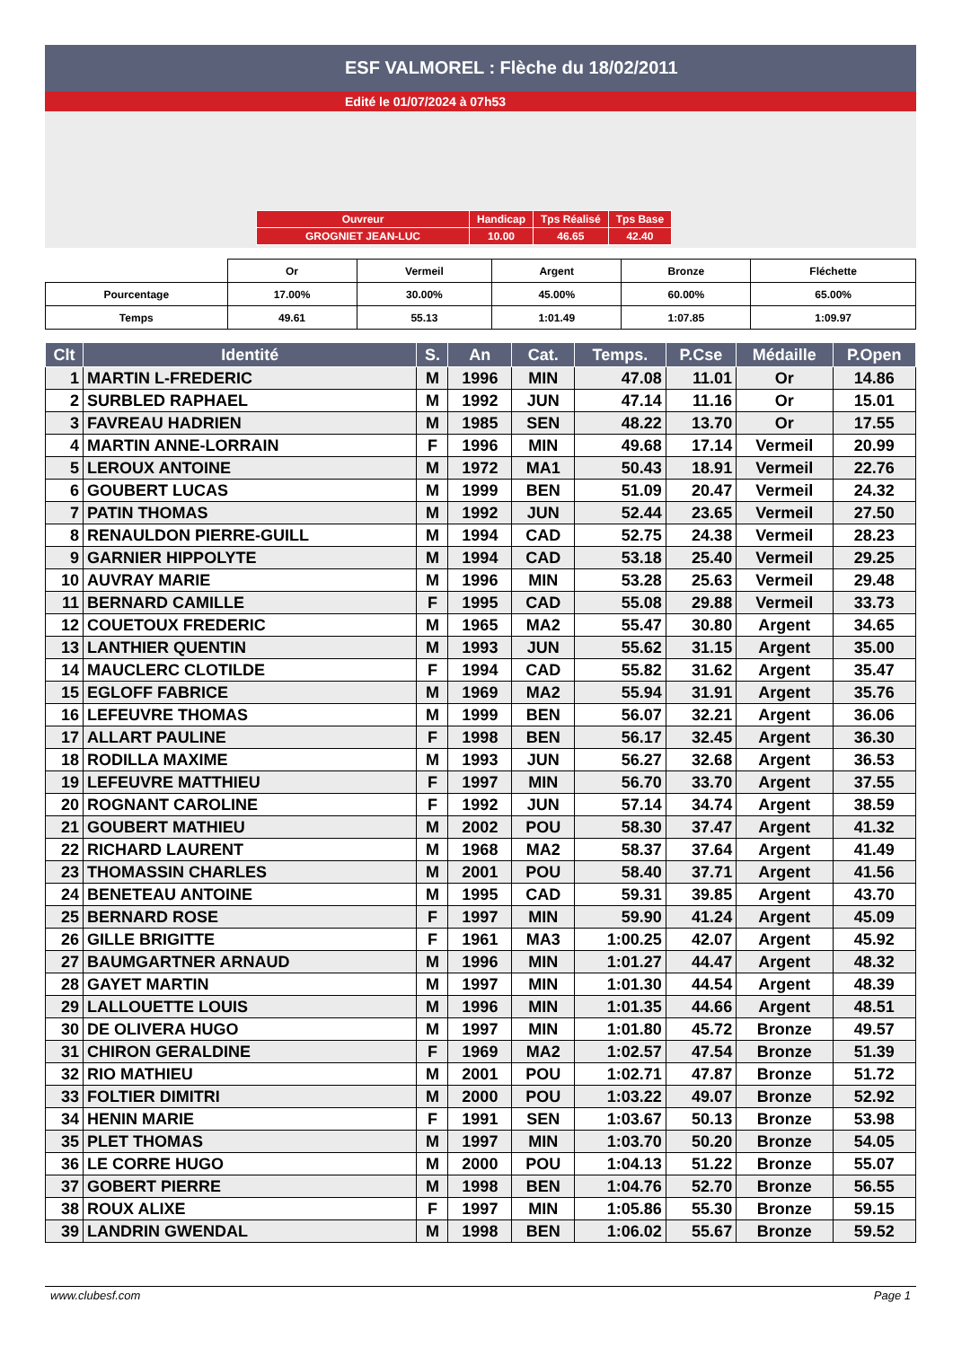ESF VALMOREL : Flèche du 18/02/2011
Edité le 01/07/2024 à 07h53
| Ouvreur | Handicap | Tps Réalisé | Tps Base |
| GROGNIET JEAN-LUC | 10.00 | 46.65 | 42.40 |
| | Or | Vermeil | Argent | Bronze | Fléchette |
| Pourcentage | 17.00% | 30.00% | 45.00% | 60.00% | 65.00% |
| Temps | 49.61 | 55.13 | 1:01.49 | 1:07.85 | 1:09.97 |
| Clt | Identité | S. | An | Cat. | Temps. | P.Cse | Médaille | P.Open |
| --- | --- | --- | --- | --- | --- | --- | --- | --- |
| 1 | MARTIN L-FREDERIC | M | 1996 | MIN | 47.08 | 11.01 | Or | 14.86 |
| 2 | SURBLED RAPHAEL | M | 1992 | JUN | 47.14 | 11.16 | Or | 15.01 |
| 3 | FAVREAU HADRIEN | M | 1985 | SEN | 48.22 | 13.70 | Or | 17.55 |
| 4 | MARTIN ANNE-LORRAIN | F | 1996 | MIN | 49.68 | 17.14 | Vermeil | 20.99 |
| 5 | LEROUX ANTOINE | M | 1972 | MA1 | 50.43 | 18.91 | Vermeil | 22.76 |
| 6 | GOUBERT LUCAS | M | 1999 | BEN | 51.09 | 20.47 | Vermeil | 24.32 |
| 7 | PATIN THOMAS | M | 1992 | JUN | 52.44 | 23.65 | Vermeil | 27.50 |
| 8 | RENAULDON PIERRE-GUILL | M | 1994 | CAD | 52.75 | 24.38 | Vermeil | 28.23 |
| 9 | GARNIER HIPPOLYTE | M | 1994 | CAD | 53.18 | 25.40 | Vermeil | 29.25 |
| 10 | AUVRAY MARIE | M | 1996 | MIN | 53.28 | 25.63 | Vermeil | 29.48 |
| 11 | BERNARD CAMILLE | F | 1995 | CAD | 55.08 | 29.88 | Vermeil | 33.73 |
| 12 | COUETOUX FREDERIC | M | 1965 | MA2 | 55.47 | 30.80 | Argent | 34.65 |
| 13 | LANTHIER QUENTIN | M | 1993 | JUN | 55.62 | 31.15 | Argent | 35.00 |
| 14 | MAUCLERC CLOTILDE | F | 1994 | CAD | 55.82 | 31.62 | Argent | 35.47 |
| 15 | EGLOFF FABRICE | M | 1969 | MA2 | 55.94 | 31.91 | Argent | 35.76 |
| 16 | LEFEUVRE THOMAS | M | 1999 | BEN | 56.07 | 32.21 | Argent | 36.06 |
| 17 | ALLART PAULINE | F | 1998 | BEN | 56.17 | 32.45 | Argent | 36.30 |
| 18 | RODILLA MAXIME | M | 1993 | JUN | 56.27 | 32.68 | Argent | 36.53 |
| 19 | LEFEUVRE MATTHIEU | F | 1997 | MIN | 56.70 | 33.70 | Argent | 37.55 |
| 20 | ROGNANT CAROLINE | F | 1992 | JUN | 57.14 | 34.74 | Argent | 38.59 |
| 21 | GOUBERT MATHIEU | M | 2002 | POU | 58.30 | 37.47 | Argent | 41.32 |
| 22 | RICHARD LAURENT | M | 1968 | MA2 | 58.37 | 37.64 | Argent | 41.49 |
| 23 | THOMASSIN CHARLES | M | 2001 | POU | 58.40 | 37.71 | Argent | 41.56 |
| 24 | BENETEAU ANTOINE | M | 1995 | CAD | 59.31 | 39.85 | Argent | 43.70 |
| 25 | BERNARD ROSE | F | 1997 | MIN | 59.90 | 41.24 | Argent | 45.09 |
| 26 | GILLE BRIGITTE | F | 1961 | MA3 | 1:00.25 | 42.07 | Argent | 45.92 |
| 27 | BAUMGARTNER ARNAUD | M | 1996 | MIN | 1:01.27 | 44.47 | Argent | 48.32 |
| 28 | GAYET MARTIN | M | 1997 | MIN | 1:01.30 | 44.54 | Argent | 48.39 |
| 29 | LALLOUETTE LOUIS | M | 1996 | MIN | 1:01.35 | 44.66 | Argent | 48.51 |
| 30 | DE OLIVERA HUGO | M | 1997 | MIN | 1:01.80 | 45.72 | Bronze | 49.57 |
| 31 | CHIRON GERALDINE | F | 1969 | MA2 | 1:02.57 | 47.54 | Bronze | 51.39 |
| 32 | RIO MATHIEU | M | 2001 | POU | 1:02.71 | 47.87 | Bronze | 51.72 |
| 33 | FOLTIER DIMITRI | M | 2000 | POU | 1:03.22 | 49.07 | Bronze | 52.92 |
| 34 | HENIN MARIE | F | 1991 | SEN | 1:03.67 | 50.13 | Bronze | 53.98 |
| 35 | PLET THOMAS | M | 1997 | MIN | 1:03.70 | 50.20 | Bronze | 54.05 |
| 36 | LE CORRE HUGO | M | 2000 | POU | 1:04.13 | 51.22 | Bronze | 55.07 |
| 37 | GOBERT PIERRE | M | 1998 | BEN | 1:04.76 | 52.70 | Bronze | 56.55 |
| 38 | ROUX ALIXE | F | 1997 | MIN | 1:05.86 | 55.30 | Bronze | 59.15 |
| 39 | LANDRIN GWENDAL | M | 1998 | BEN | 1:06.02 | 55.67 | Bronze | 59.52 |
www.clubesf.com Page 1